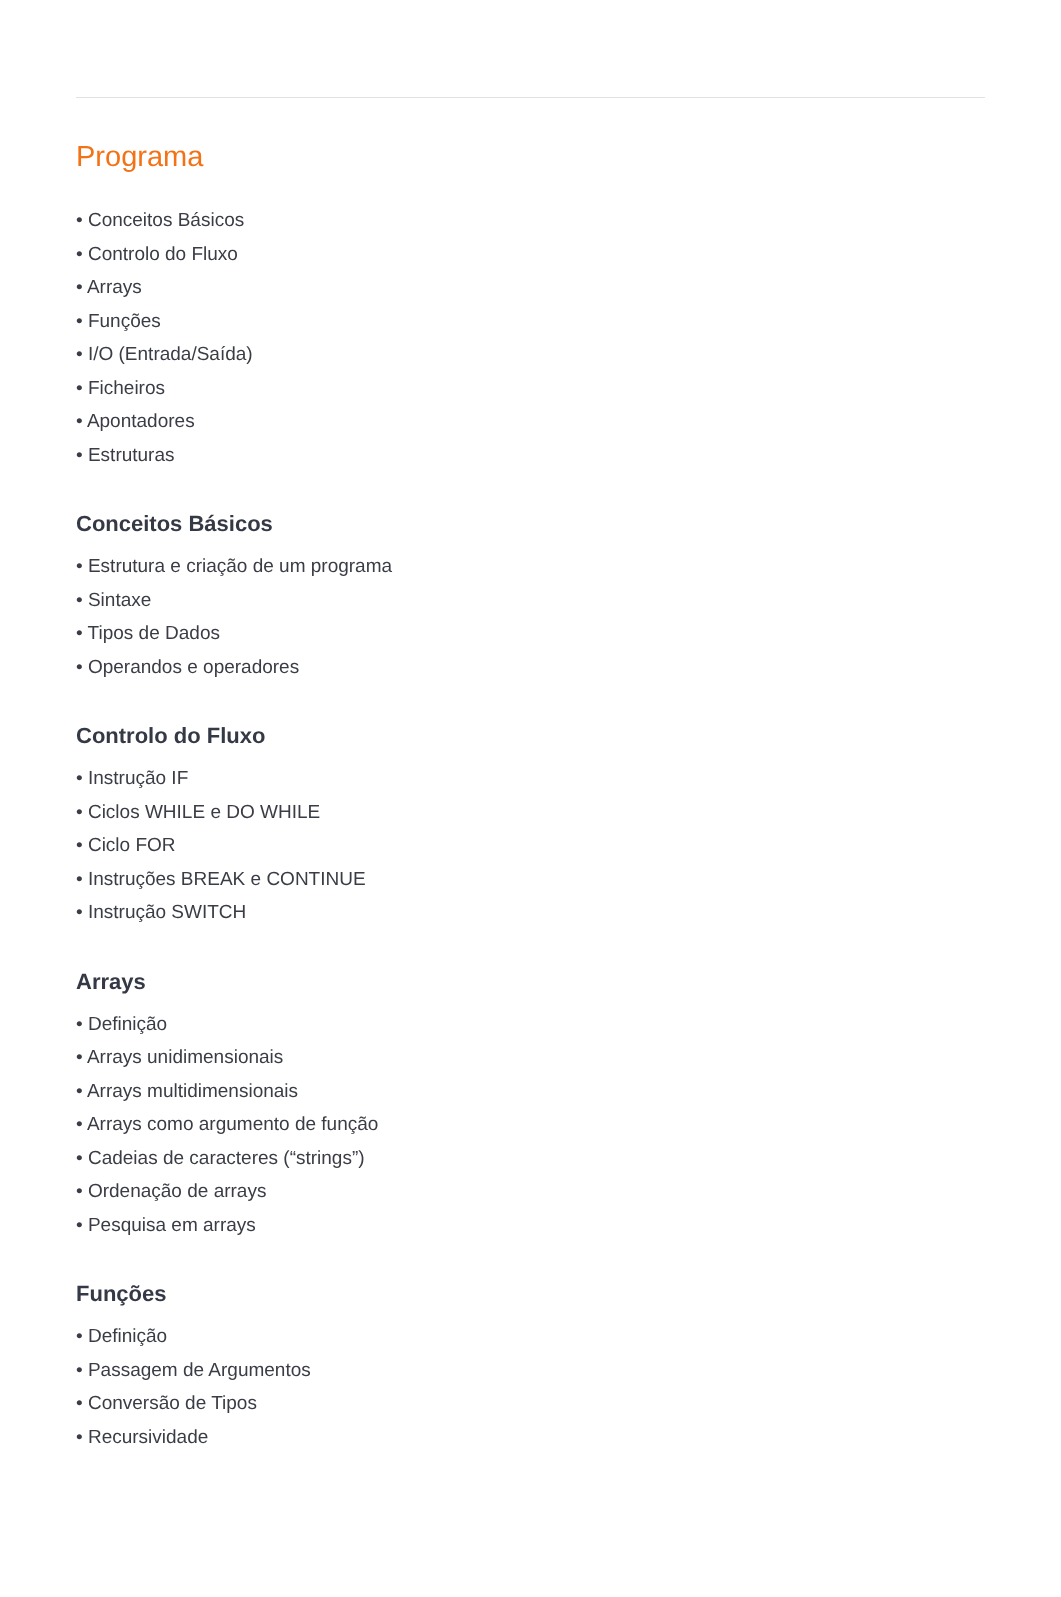Programa
• Conceitos Básicos
• Controlo do Fluxo
• Arrays
• Funções
• I/O (Entrada/Saída)
• Ficheiros
• Apontadores
• Estruturas
Conceitos Básicos
• Estrutura e criação de um programa
• Sintaxe
• Tipos de Dados
• Operandos e operadores
Controlo do Fluxo
• Instrução IF
• Ciclos WHILE e DO WHILE
• Ciclo FOR
• Instruções BREAK e CONTINUE
• Instrução SWITCH
Arrays
• Definição
• Arrays unidimensionais
• Arrays multidimensionais
• Arrays como argumento de função
• Cadeias de caracteres (“strings”)
• Ordenação de arrays
• Pesquisa em arrays
Funções
• Definição
• Passagem de Argumentos
• Conversão de Tipos
• Recursividade